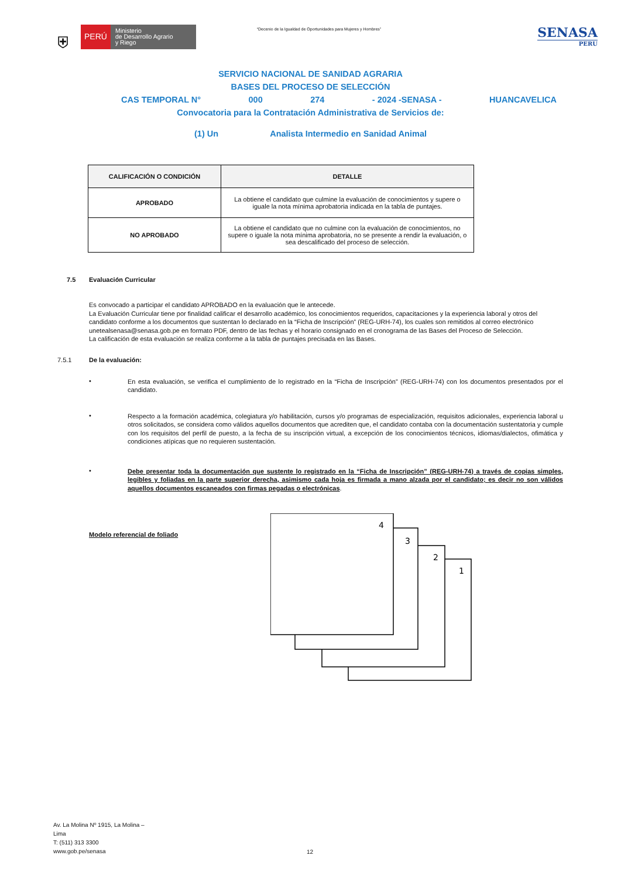⛨
PERÚ
Ministerio
de Desarrollo Agrario
y Riego
“Decenio de la Igualdad de Oportunidades para Mujeres y Hombres”
SENASA
PERU
SERVICIO NACIONAL DE SANIDAD AGRARIA
BASES DEL PROCESO DE SELECCIÓN
CAS TEMPORAL N° 000 274 - 2024 -SENASA - HUANCAVELICA
Convocatoria para la Contratación Administrativa de Servicios de:
(1) Un Analista Intermedio en Sanidad Animal
| CALIFICACIÓN O CONDICIÓN | DETALLE |
| --- | --- |
| APROBADO | La obtiene el candidato que culmine la evaluación de conocimientos y supere o iguale la nota mínima aprobatoria indicada en la tabla de puntajes. |
| NO APROBADO | La obtiene el candidato que no culmine con la evaluación de conocimientos, no supere o iguale la nota mínima aprobatoria, no se presente a rendir la evaluación, o sea descalificado del proceso de selección. |
7.5 Evaluación Curricular
Es convocado a participar el candidato APROBADO en la evaluación que le antecede.
La Evaluación Curricular tiene por finalidad calificar el desarrollo académico, los conocimientos requeridos, capacitaciones y la experiencia laboral y otros del candidato conforme a los documentos que sustentan lo declarado en la “Ficha de Inscripción” (REG-URH-74), los cuales son remitidos al correo electrónico unetealsenasa@senasa.gob.pe en formato PDF, dentro de las fechas y el horario consignado en el cronograma de las Bases del Proceso de Selección.
La calificación de esta evaluación se realiza conforme a la tabla de puntajes precisada en las Bases.
7.5.1 De la evaluación:
•
En esta evaluación, se verifica el cumplimiento de lo registrado en la “Ficha de Inscripción” (REG-URH-74) con los documentos presentados por el candidato.
•
Respecto a la formación académica, colegiatura y/o habilitación, cursos y/o programas de especialización, requisitos adicionales, experiencia laboral u otros solicitados, se considera como válidos aquellos documentos que acrediten que, el candidato contaba con la documentación sustentatoria y cumple con los requisitos del perfil de puesto, a la fecha de su inscripción virtual, a excepción de los conocimientos técnicos, idiomas/dialectos, ofimática y condiciones atípicas que no requieren sustentación.
•
Debe presentar toda la documentación que sustente lo registrado en la “Ficha de Inscripción” (REG-URH-74) a través de copias simples, legibles y foliadas en la parte superior derecha, asimismo cada hoja es firmada a mano alzada por el candidato; es decir no son válidos aquellos documentos escaneados con firmas pegadas o electrónicas.
Modelo referencial de foliado
1
2
3
4
Av. La Molina Nº 1915, La Molina –
Lima
T: (511) 313 3300
www.gob.pe/senasa
12